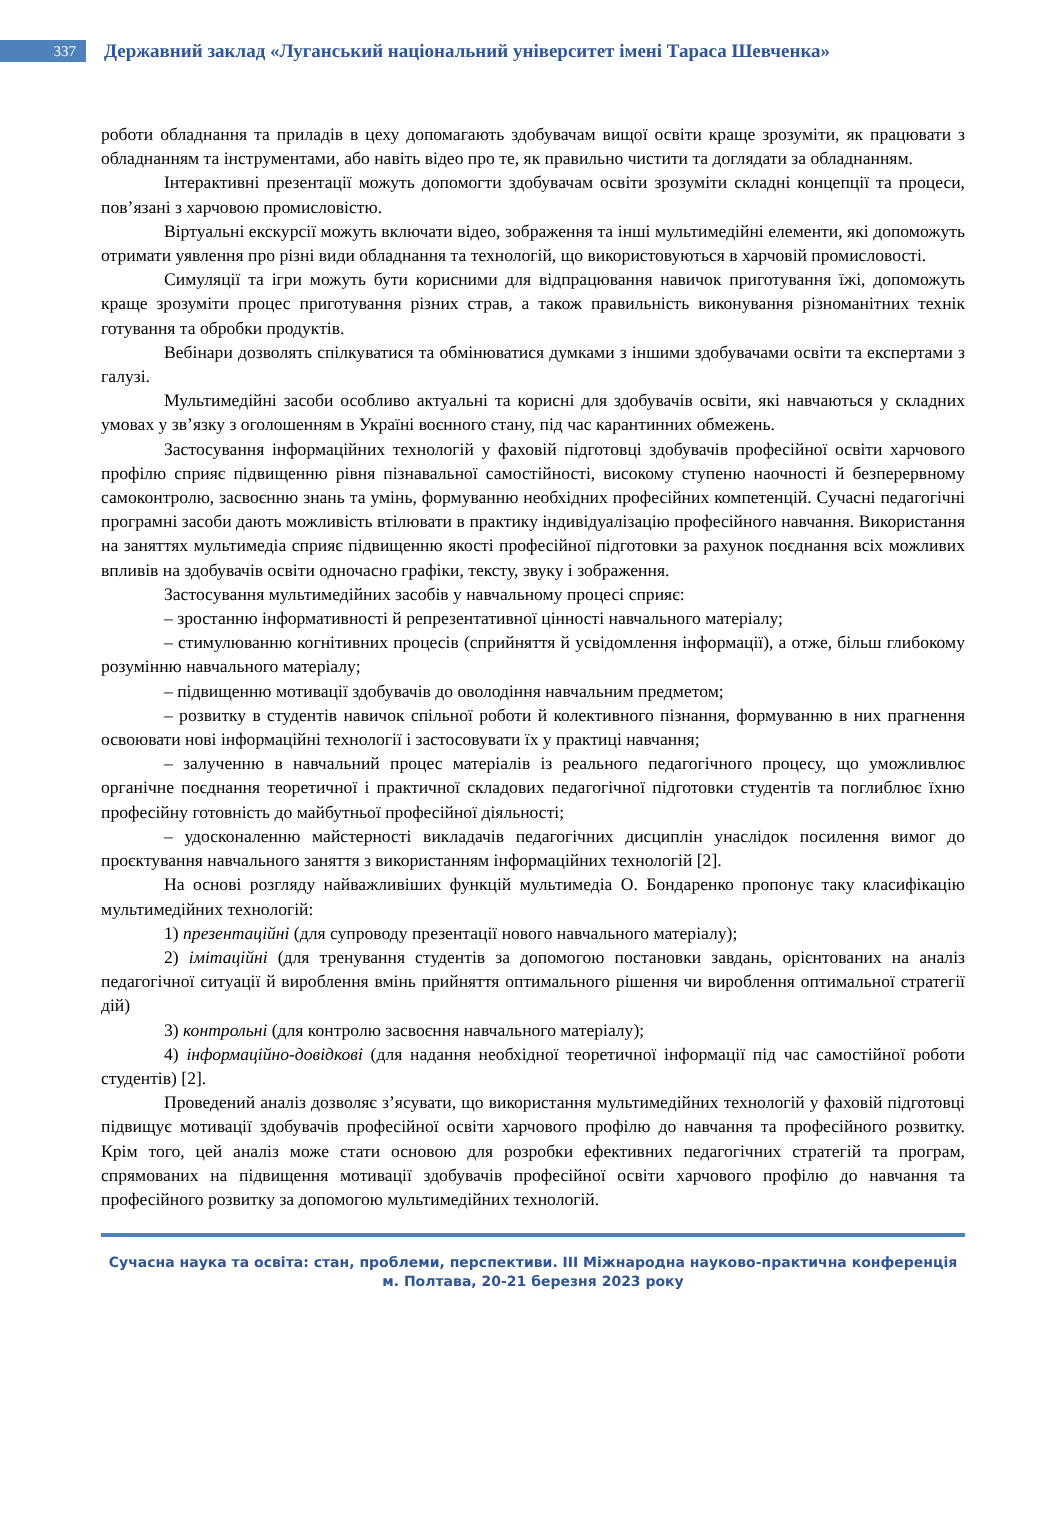337
Державний заклад «Луганський національний університет імені Тараса Шевченка»
роботи обладнання та приладів в цеху допомагають здобувачам вищої освіти краще зрозуміти, як працювати з обладнанням та інструментами, або навіть відео про те, як правильно чистити та доглядати за обладнанням.
Інтерактивні презентації можуть допомогти здобувачам освіти зрозуміти складні концепції та процеси, пов’язані з харчовою промисловістю.
Віртуальні екскурсії можуть включати відео, зображення та інші мультимедійні елементи, які допоможуть отримати уявлення про різні види обладнання та технологій, що використовуються в харчовій промисловості.
Симуляції та ігри можуть бути корисними для відпрацювання навичок приготування їжі, допоможуть краще зрозуміти процес приготування різних страв, а також правильність виконування різноманітних технік готування та обробки продуктів.
Вебінари дозволять спілкуватися та обмінюватися думками з іншими здобувачами освіти та експертами з галузі.
Мультимедійні засоби особливо актуальні та корисні для здобувачів освіти, які навчаються у складних умовах у зв’язку з оголошенням в Україні воєнного стану, під час карантинних обмежень.
Застосування інформаційних технологій у фаховій підготовці здобувачів професійної освіти харчового профілю сприяє підвищенню рівня пізнавальної самостійності, високому ступеню наочності й безперервному самоконтролю, засвоєнню знань та умінь, формуванню необхідних професійних компетенцій. Сучасні педагогічні програмні засоби дають можливість втілювати в практику індивідуалізацію професійного навчання. Використання на заняттях мультимедіа сприяє підвищенню якості професійної підготовки за рахунок поєднання всіх можливих впливів на здобувачів освіти одночасно графіки, тексту, звуку і зображення.
Застосування мультимедійних засобів у навчальному процесі сприяє:
– зростанню інформативності й репрезентативної цінності навчального матеріалу;
– стимулюванню когнітивних процесів (сприйняття й усвідомлення інформації), а отже, більш глибокому розумінню навчального матеріалу;
– підвищенню мотивації здобувачів до оволодіння навчальним предметом;
– розвитку в студентів навичок спільної роботи й колективного пізнання, формуванню в них прагнення освоювати нові інформаційні технології і застосовувати їх у практиці навчання;
– залученню в навчальний процес матеріалів із реального педагогічного процесу, що уможливлює органічне поєднання теоретичної і практичної складових педагогічної підготовки студентів та поглиблює їхню професійну готовність до майбутньої професійної діяльності;
– удосконаленню майстерності викладачів педагогічних дисциплін унаслідок посилення вимог до проєктування навчального заняття з використанням інформаційних технологій [2].
На основі розгляду найважливіших функцій мультимедіа О. Бондаренко пропонує таку класифікацію мультимедійних технологій:
1) презентаційні (для супроводу презентації нового навчального матеріалу);
2) імітаційні (для тренування студентів за допомогою постановки завдань, орієнтованих на аналіз педагогічної ситуації й вироблення вмінь прийняття оптимального рішення чи вироблення оптимальної стратегії дій)
3) контрольні (для контролю засвоєння навчального матеріалу);
4) інформаційно-довідкові (для надання необхідної теоретичної інформації під час самостійної роботи студентів) [2].
Проведений аналіз дозволяє з’ясувати, що використання мультимедійних технологій у фаховій підготовці підвищує мотивації здобувачів професійної освіти харчового профілю до навчання та професійного розвитку. Крім того, цей аналіз може стати основою для розробки ефективних педагогічних стратегій та програм, спрямованих на підвищення мотивації здобувачів професійної освіти харчового профілю до навчання та професійного розвитку за допомогою мультимедійних технологій.
Сучасна наука та освіта: стан, проблеми, перспективи. ІІІ Міжнародна науково-практична конференція
м. Полтава, 20-21 березня 2023 року